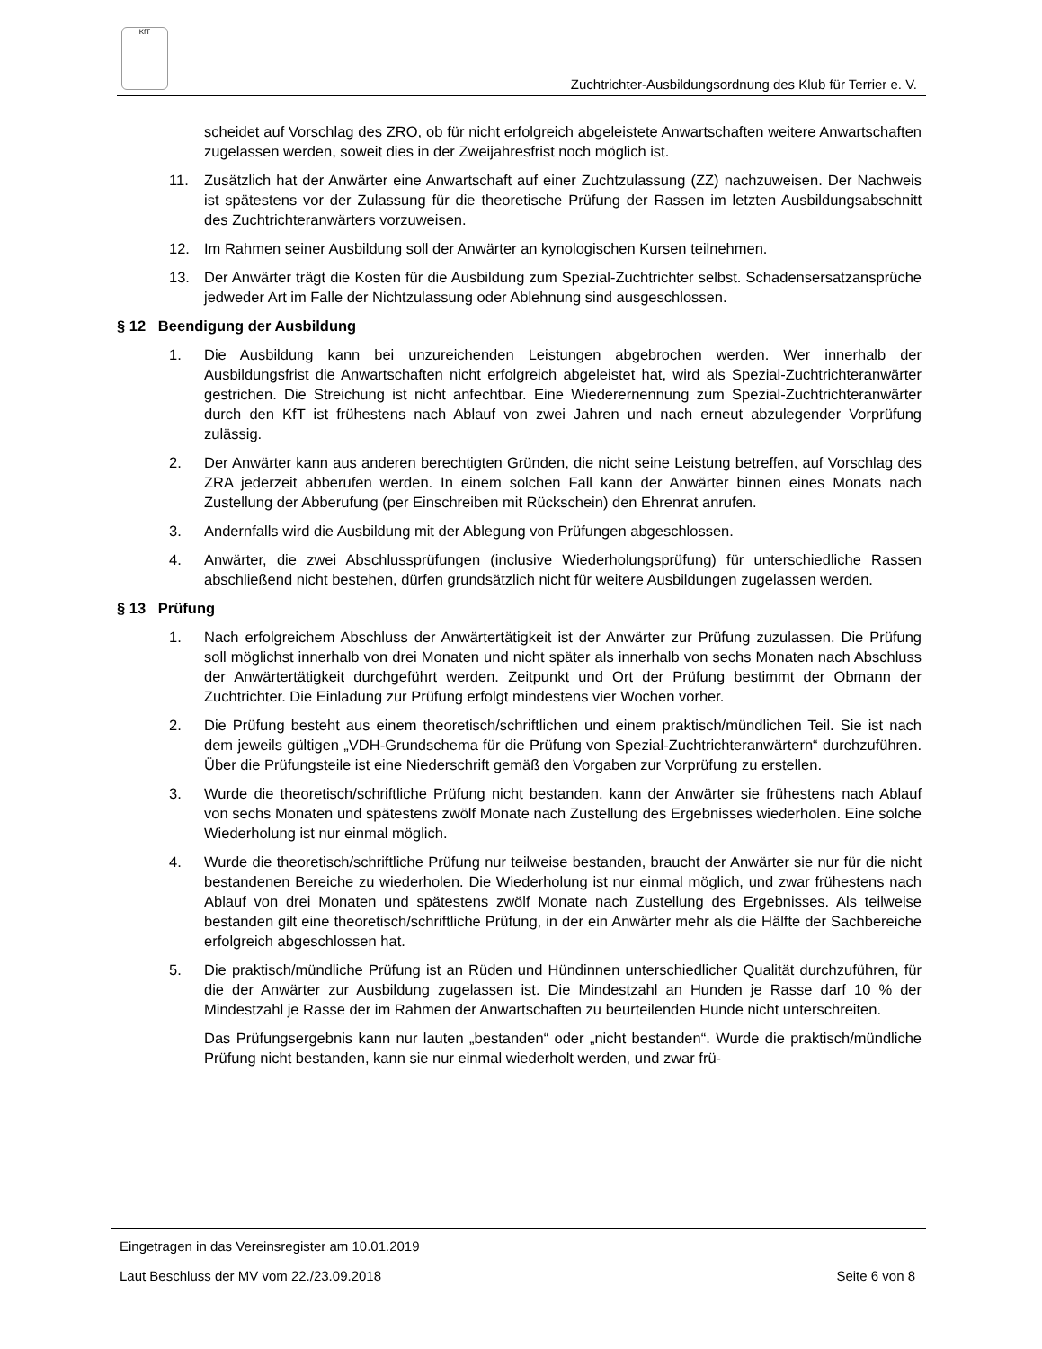KfT
Zuchtrichter-Ausbildungsordnung des Klub für Terrier e. V.
scheidet auf Vorschlag des ZRO, ob für nicht erfolgreich abgeleistete Anwartschaften weitere Anwartschaften zugelassen werden, soweit dies in der Zweijahresfrist noch möglich ist.
11. Zusätzlich hat der Anwärter eine Anwartschaft auf einer Zuchtzulassung (ZZ) nachzuweisen. Der Nachweis ist spätestens vor der Zulassung für die theoretische Prüfung der Rassen im letzten Ausbildungsabschnitt des Zuchtrichteranwärters vorzuweisen.
12. Im Rahmen seiner Ausbildung soll der Anwärter an kynologischen Kursen teilnehmen.
13. Der Anwärter trägt die Kosten für die Ausbildung zum Spezial-Zuchtrichter selbst. Schadensersatzansprüche jedweder Art im Falle der Nichtzulassung oder Ablehnung sind ausgeschlossen.
§ 12 Beendigung der Ausbildung
1. Die Ausbildung kann bei unzureichenden Leistungen abgebrochen werden. Wer innerhalb der Ausbildungsfrist die Anwartschaften nicht erfolgreich abgeleistet hat, wird als Spezial-Zuchtrichteranwärter gestrichen. Die Streichung ist nicht anfechtbar. Eine Wiederernennung zum Spezial-Zuchtrichteranwärter durch den KfT ist frühestens nach Ablauf von zwei Jahren und nach erneut abzulegender Vorprüfung zulässig.
2. Der Anwärter kann aus anderen berechtigten Gründen, die nicht seine Leistung betreffen, auf Vorschlag des ZRA jederzeit abberufen werden. In einem solchen Fall kann der Anwärter binnen eines Monats nach Zustellung der Abberufung (per Einschreiben mit Rückschein) den Ehrenrat anrufen.
3. Andernfalls wird die Ausbildung mit der Ablegung von Prüfungen abgeschlossen.
4. Anwärter, die zwei Abschlussprüfungen (inclusive Wiederholungsprüfung) für unterschiedliche Rassen abschließend nicht bestehen, dürfen grundsätzlich nicht für weitere Ausbildungen zugelassen werden.
§ 13 Prüfung
1. Nach erfolgreichem Abschluss der Anwärtertätigkeit ist der Anwärter zur Prüfung zuzulassen. Die Prüfung soll möglichst innerhalb von drei Monaten und nicht später als innerhalb von sechs Monaten nach Abschluss der Anwärtertätigkeit durchgeführt werden. Zeitpunkt und Ort der Prüfung bestimmt der Obmann der Zuchtrichter. Die Einladung zur Prüfung erfolgt mindestens vier Wochen vorher.
2. Die Prüfung besteht aus einem theoretisch/schriftlichen und einem praktisch/mündlichen Teil. Sie ist nach dem jeweils gültigen „VDH-Grundschema für die Prüfung von Spezial-Zuchtrichteranwärtern“ durchzuführen. Über die Prüfungsteile ist eine Niederschrift gemäß den Vorgaben zur Vorprüfung zu erstellen.
3. Wurde die theoretisch/schriftliche Prüfung nicht bestanden, kann der Anwärter sie frühestens nach Ablauf von sechs Monaten und spätestens zwölf Monate nach Zustellung des Ergebnisses wiederholen. Eine solche Wiederholung ist nur einmal möglich.
4. Wurde die theoretisch/schriftliche Prüfung nur teilweise bestanden, braucht der Anwärter sie nur für die nicht bestandenen Bereiche zu wiederholen. Die Wiederholung ist nur einmal möglich, und zwar frühestens nach Ablauf von drei Monaten und spätestens zwölf Monate nach Zustellung des Ergebnisses. Als teilweise bestanden gilt eine theoretisch/schriftliche Prüfung, in der ein Anwärter mehr als die Hälfte der Sachbereiche erfolgreich abgeschlossen hat.
5. Die praktisch/mündliche Prüfung ist an Rüden und Hündinnen unterschiedlicher Qualität durchzuführen, für die der Anwärter zur Ausbildung zugelassen ist. Die Mindestzahl an Hunden je Rasse darf 10 % der Mindestzahl je Rasse der im Rahmen der Anwartschaften zu beurteilenden Hunde nicht unterschreiten.
Das Prüfungsergebnis kann nur lauten „bestanden“ oder „nicht bestanden“. Wurde die praktisch/mündliche Prüfung nicht bestanden, kann sie nur einmal wiederholt werden, und zwar frü-
Eingetragen in das Vereinsregister am 10.01.2019
Laut Beschluss der MV vom 22./23.09.2018 Seite 6 von 8